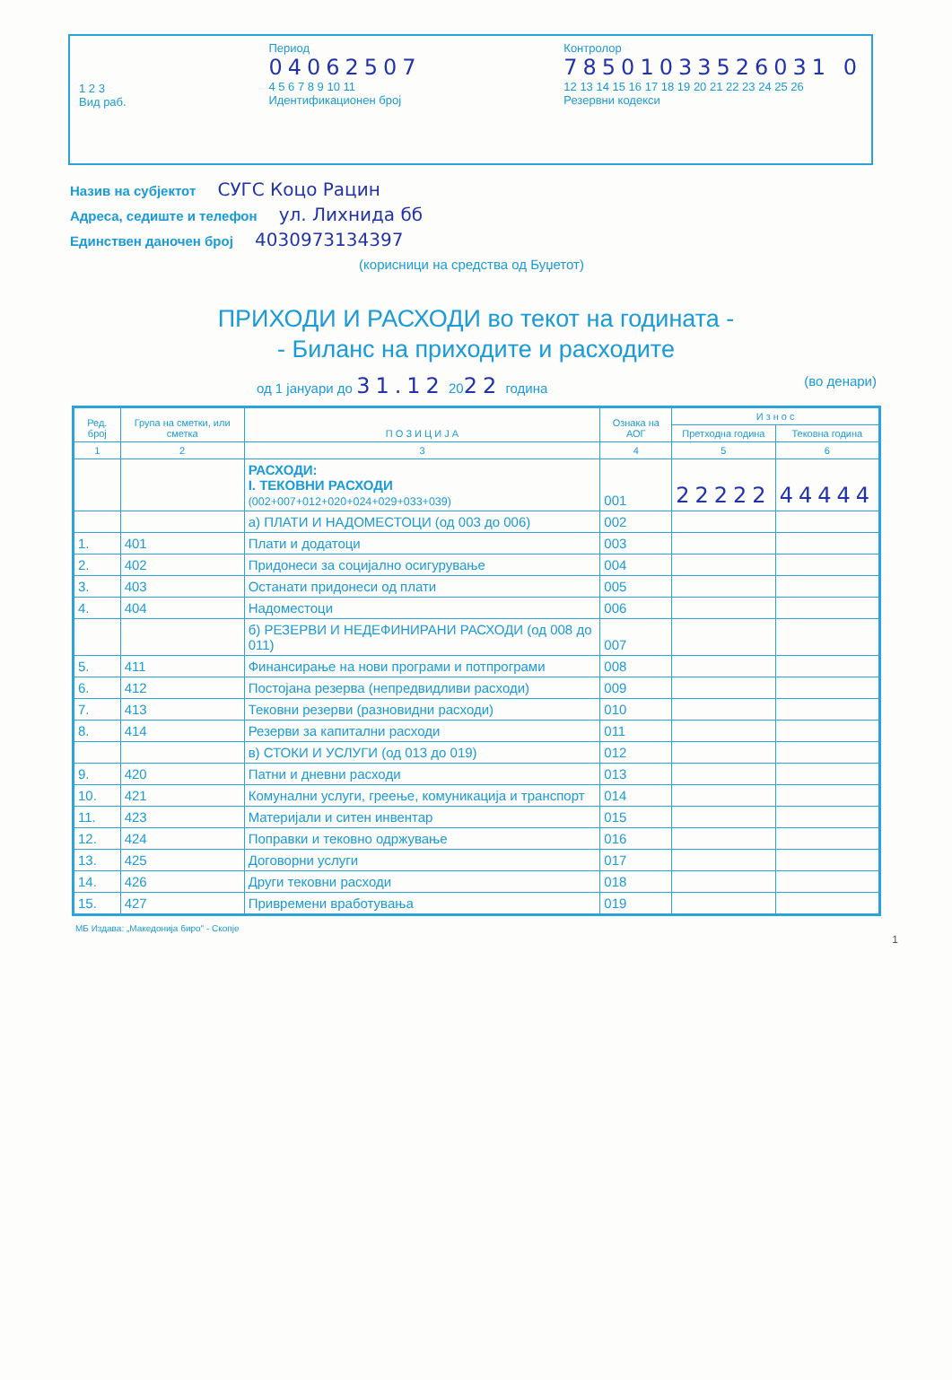1 2 3
Вид раб.
Период
04062507
4 5 6 7 8 9 10 11
Идентификационен број
Контролор
78501033526031 0
12 13 14 15 16 17 18 19 20 21 22 23 24 25 26
Резервни кодекси
Назив на субјектот СУГС Коцо Рацин
Адреса, седиште и телефон ул. Лихнида бб
Единствен даночен број 4030973134397
(корисници на средства од Буџетот)
ПРИХОДИ И РАСХОДИ во текот на годината -
- Биланс на приходите и расходите
од 1 јануари до 31.12 2022 година (во денари)
| Ред. број | Група на сметки, или сметка | П О З И Ц И Ј А | Ознака на АОГ | И з н о с | |
| --- | --- | --- | --- | --- | --- |
| | | | | Претходна година | Тековна година |
| 1 | 2 | 3 | 4 | 5 | 6 |
| | | РАСХОДИ: I. ТЕКОВНИ РАСХОДИ (002+007+012+020+024+029+033+039) | 001 | 22222 | 44444 |
| | | а) ПЛАТИ И НАДОМЕСТОЦИ (од 003 до 006) | 002 | | |
| 1. | 401 | Плати и додатоци | 003 | | |
| 2. | 402 | Придонеси за социјално осигурување | 004 | | |
| 3. | 403 | Останати придонеси од плати | 005 | | |
| 4. | 404 | Надоместоци | 006 | | |
| | | б) РЕЗЕРВИ И НЕДЕФИНИРАНИ РАСХОДИ (од 008 до 011) | 007 | | |
| 5. | 411 | Финансирање на нови програми и потпрограми | 008 | | |
| 6. | 412 | Постојана резерва (непредвидливи расходи) | 009 | | |
| 7. | 413 | Тековни резерви (разновидни расходи) | 010 | | |
| 8. | 414 | Резерви за капитални расходи | 011 | | |
| | | в) СТОКИ И УСЛУГИ (од 013 до 019) | 012 | | |
| 9. | 420 | Патни и дневни расходи | 013 | | |
| 10. | 421 | Комунални услуги, греење, комуникација и транспорт | 014 | | |
| 11. | 423 | Материјали и ситен инвентар | 015 | | |
| 12. | 424 | Поправки и тековно одржување | 016 | | |
| 13. | 425 | Договорни услуги | 017 | | |
| 14. | 426 | Други тековни расходи | 018 | | |
| 15. | 427 | Привремени вработувања | 019 | | |
МБ Издава: „Македонија биро" - Скопје
1